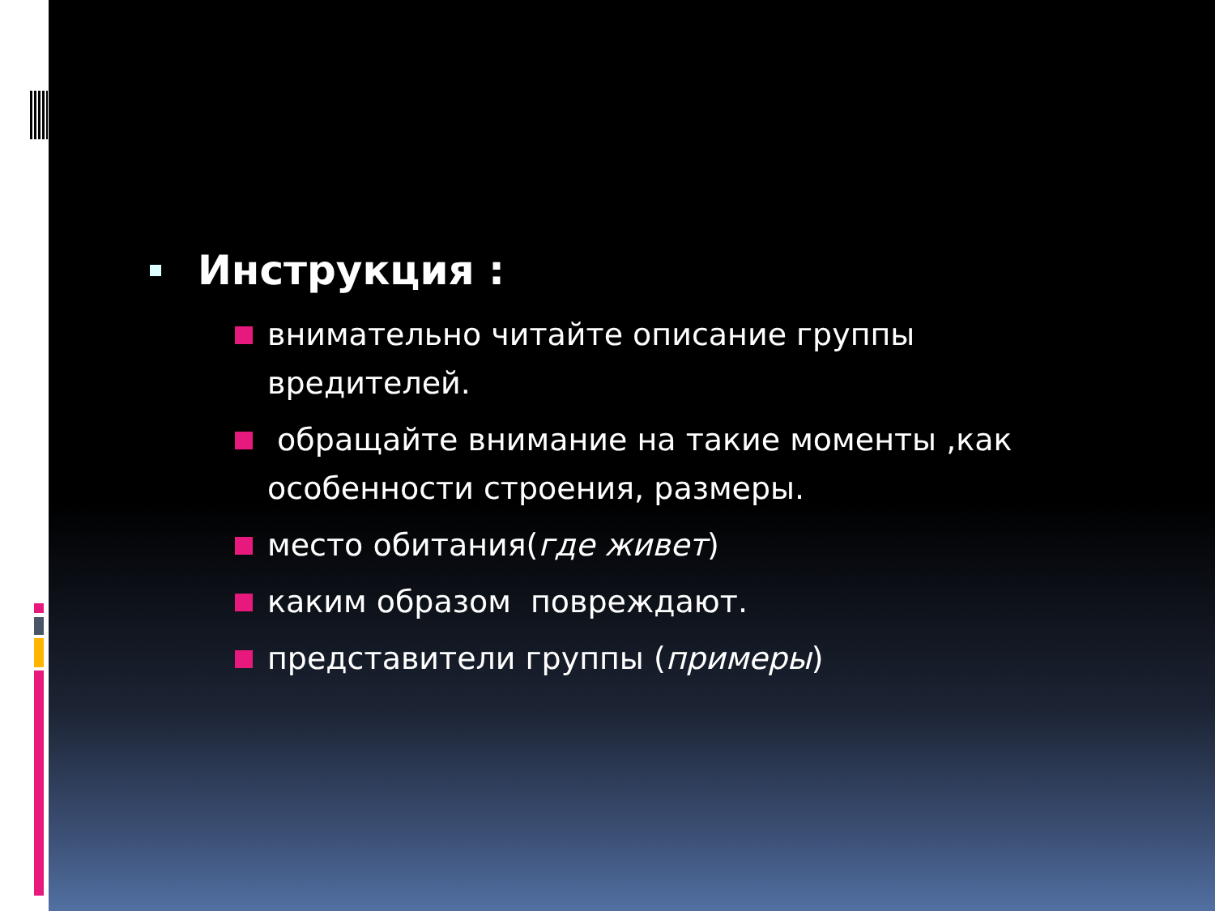Инструкция :
внимательно читайте описание группы вредителей.
обращайте внимание на такие моменты ,как особенности строения, размеры.
место обитания(где живет)
каким образом повреждают.
представители группы (примеры)